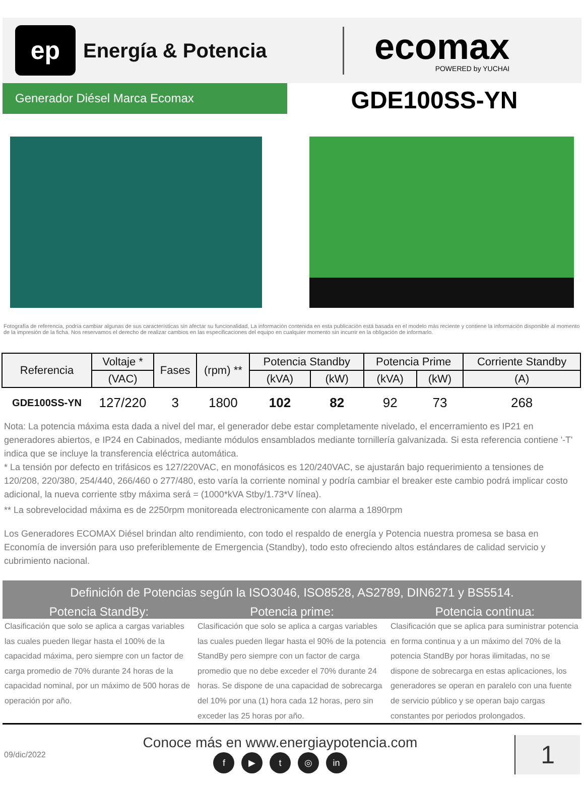ep
Energía & Potencia
ecomax
POWERED by YUCHAI
Generador Diésel Marca Ecomax
GDE100SS-YN
Fotografía de referencia, podría cambiar algunas de sus características sin afectar su funcionalidad, La información contenida en esta publicación está basada en el modelo más reciente y contiene la información disponible al momento de la impresión de la ficha. Nos reservamos el derecho de realizar cambios en las especificaciones del equipo en cualquier momento sin incurrir en la obligación de informarlo.
| Referencia | Voltaje * | Fases | (rpm) ** | Potencia Standby | | Potencia Prime | | Corriente Standby |
| --- | --- | --- | --- | --- | --- | --- | --- | --- |
| | (VAC) | | | (kVA) | (kW) | (kVA) | (kW) | (A) |
| GDE100SS-YN | 127/220 | 3 | 1800 | 102 | 82 | 92 | 73 | 268 |
Nota: La potencia máxima esta dada a nivel del mar, el generador debe estar completamente nivelado, el encerramiento es IP21 en generadores abiertos, e IP24 en Cabinados, mediante módulos ensamblados mediante tornillería galvanizada. Si esta referencia contiene '-T' indica que se incluye la transferencia eléctrica automática.
* La tensión por defecto en trifásicos es 127/220VAC, en monofásicos es 120/240VAC, se ajustarán bajo requerimiento a tensiones de 120/208, 220/380, 254/440, 266/460 o 277/480, esto varía la corriente nominal y podría cambiar el breaker este cambio podrá implicar costo adicional, la nueva corriente stby máxima será = (1000*kVA Stby/1.73*V línea).
** La sobrevelocidad máxima es de 2250rpm monitoreada electronicamente con alarma a 1890rpm
Los Generadores ECOMAX Diésel brindan alto rendimiento, con todo el respaldo de energía y Potencia nuestra promesa se basa en Economía de inversión para uso preferiblemente de Emergencia (Standby), todo esto ofreciendo altos estándares de calidad servicio y cubrimiento nacional.
Definición de Potencias según la ISO3046, ISO8528, AS2789, DIN6271 y BS5514.
Potencia StandBy: Potencia prime: Potencia continua:
Clasificación que solo se aplica a cargas variables las cuales pueden llegar hasta el 100% de la capacidad máxima, pero siempre con un factor de carga promedio de 70% durante 24 horas de la capacidad nominal, por un máximo de 500 horas de operación por año.
Clasificación que solo se aplica a cargas variables las cuales pueden llegar hasta el 90% de la potencia StandBy pero siempre con un factor de carga promedio que no debe exceder el 70% durante 24 horas. Se dispone de una capacidad de sobrecarga del 10% por una (1) hora cada 12 horas, pero sin exceder las 25 horas por año.
Clasificación que se aplica para suministrar potencia en forma continua y a un máximo del 70% de la potencia StandBy por horas ilimitadas, no se dispone de sobrecarga en estas aplicaciones, los generadores se operan en paralelo con una fuente de servicio público y se operan bajo cargas constantes por periodos prolongados.
09/dic/2022
Conoce más en www.energiaypotencia.com
f ▶ t ◎ in
1